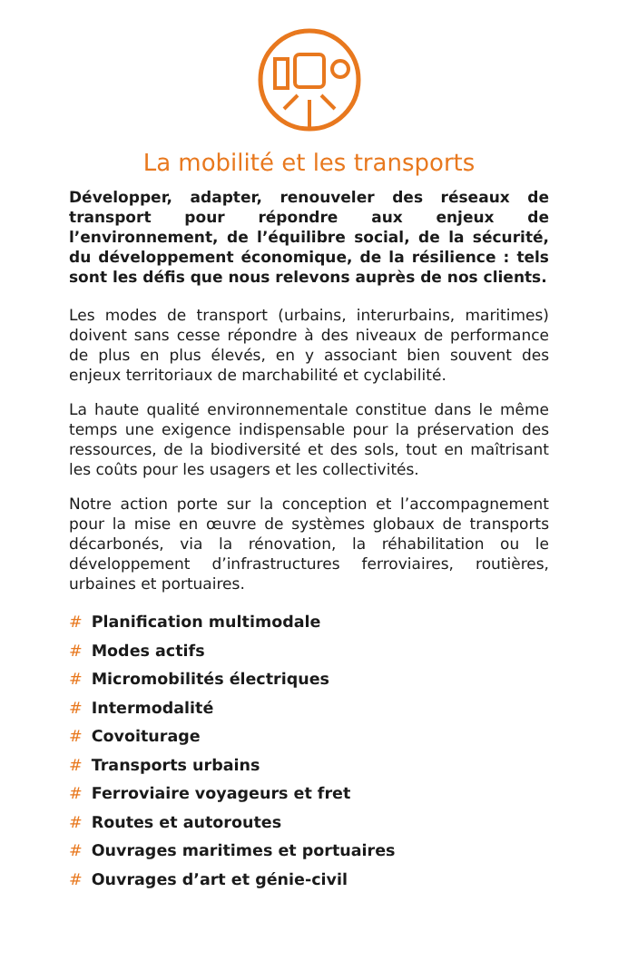La mobilité et les transports
Développer, adapter, renouveler des réseaux de transport pour répondre aux enjeux de l’environnement, de l’équilibre social, de la sécurité, du développement économique, de la résilience : tels sont les défis que nous relevons auprès de nos clients.
Les modes de transport (urbains, interurbains, maritimes) doivent sans cesse répondre à des niveaux de performance de plus en plus élevés, en y associant bien souvent des enjeux territoriaux de marchabilité et cyclabilité.
La haute qualité environnementale constitue dans le même temps une exigence indispensable pour la préservation des ressources, de la biodiversité et des sols, tout en maîtrisant les coûts pour les usagers et les collectivités.
Notre action porte sur la conception et l’accompagnement pour la mise en œuvre de systèmes globaux de transports décarbonés, via la rénovation, la réhabilitation ou le développement d’infrastructures ferroviaires, routières, urbaines et portuaires.
# Planification multimodale
# Modes actifs
# Micromobilités électriques
# Intermodalité
# Covoiturage
# Transports urbains
# Ferroviaire voyageurs et fret
# Routes et autoroutes
# Ouvrages maritimes et portuaires
# Ouvrages d’art et génie-civil